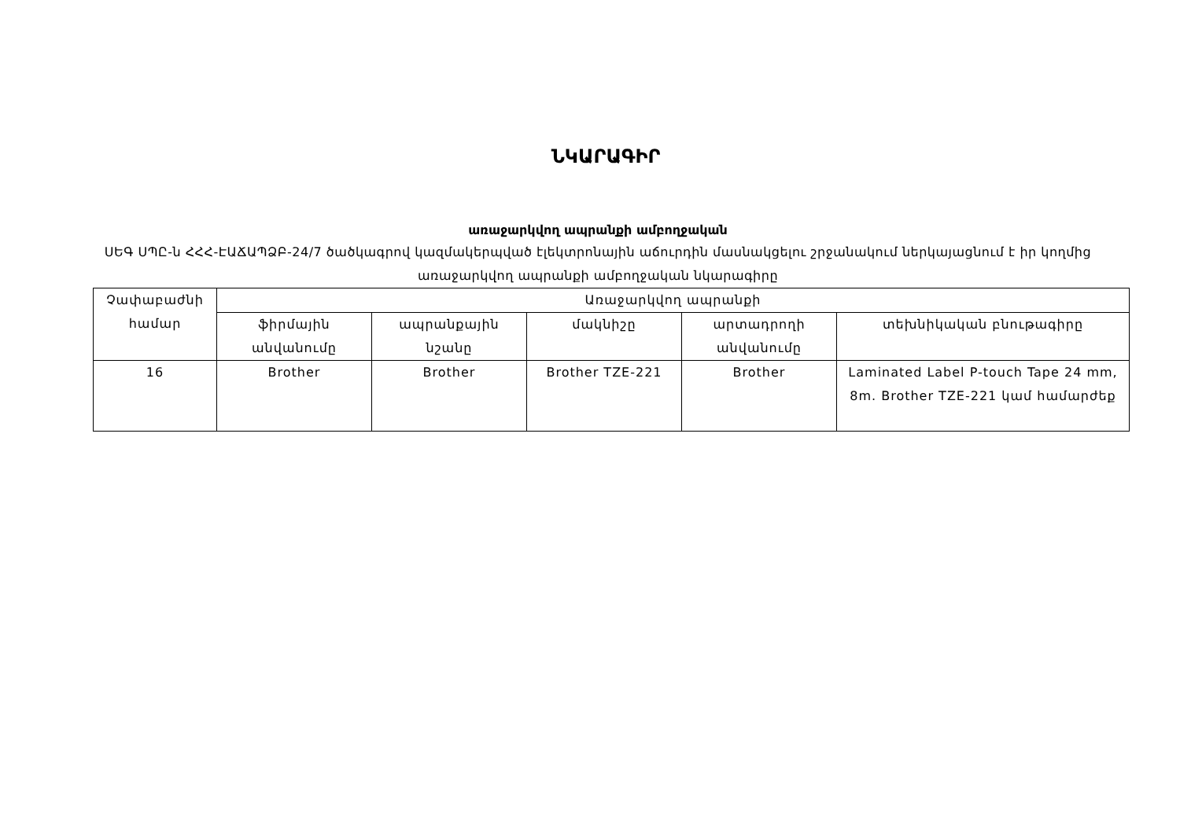ՆԿԱՐԱԳԻՐ
առաջարկվող ապրանքի ամբողջական
ՍԵԳ ՍՊԸ-ն ՀՀՀ-ԷԱՃԱՊՁԲ-24/7 ծածկագրով կազմակերպված էլեկտրոնային աճուրդին մասնակցելու շրջանակում ներկայացնում է իր կողմից առաջարկվող ապրանքի ամբողջական նկարագիրը
| Չափաբաժնի համար | Առաջարկվող ապրանքի | | | | |
| --- | --- | --- | --- | --- | --- |
| | ֆիրմային անվանումը | ապրանքային նշանը | մակնիշը | արտադրողի անվանումը | տեխնիկական բնութագիրը |
| 16 | Brother | Brother | Brother TZE-221 | Brother | Laminated Label P-touch Tape 24 mm, 8m. Brother TZE-221 կամ համարժեք |